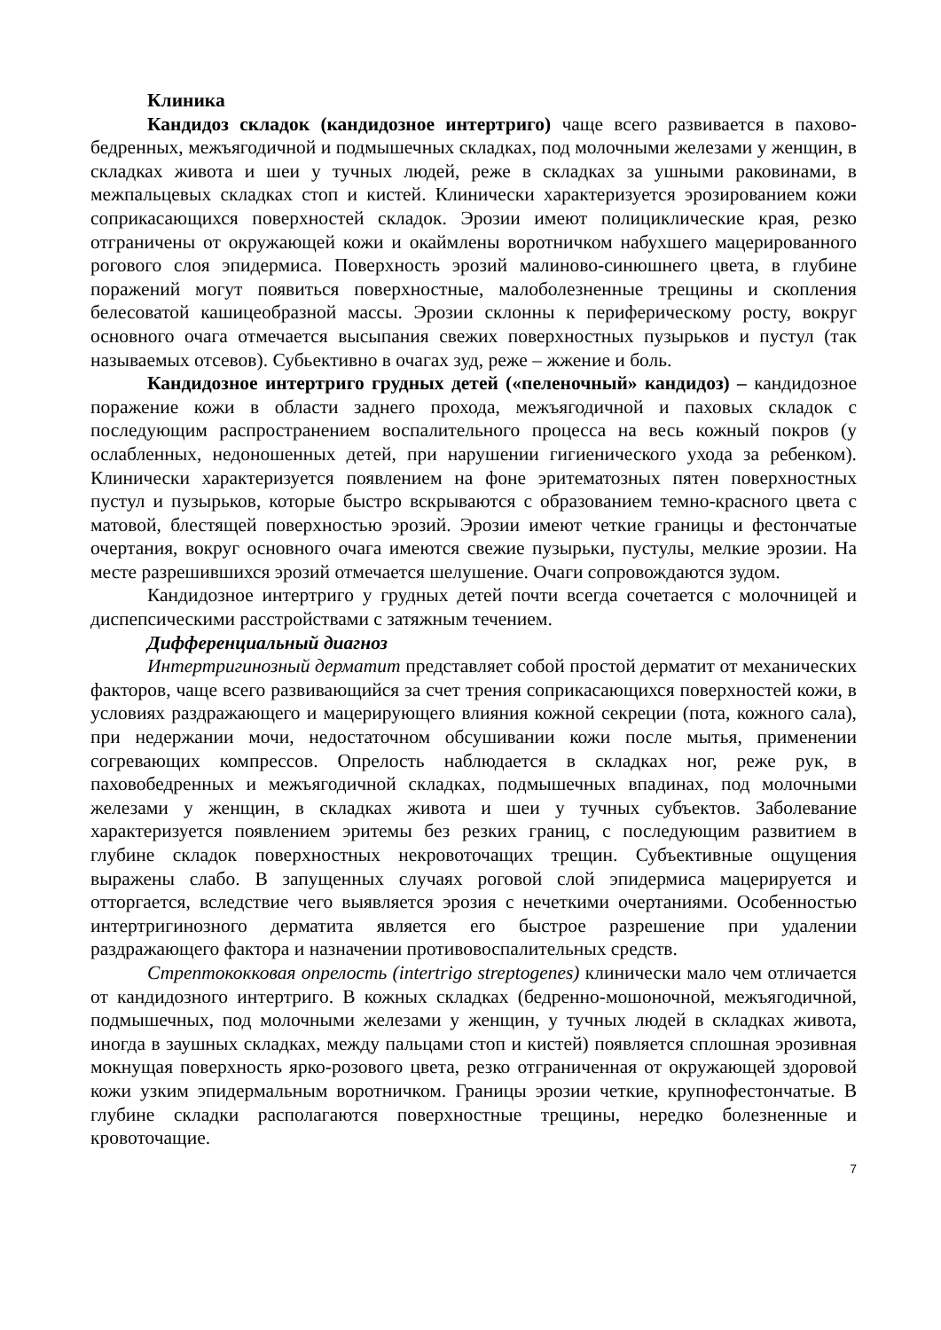Клиника
Кандидоз складок (кандидозное интертриго) чаще всего развивается в пахово-бедренных, межъягодичной и подмышечных складках, под молочными железами у женщин, в складках живота и шеи у тучных людей, реже в складках за ушными раковинами, в межпальцевых складках стоп и кистей. Клинически характеризуется эрозированием кожи соприкасающихся поверхностей складок. Эрозии имеют полициклические края, резко отграничены от окружающей кожи и окаймлены воротничком набухшего мацерированного рогового слоя эпидермиса. Поверхность эрозий малиново-синюшнего цвета, в глубине поражений могут появиться поверхностные, малоболезненные трещины и скопления белесоватой кашицеобразной массы. Эрозии склонны к периферическому росту, вокруг основного очага отмечается высыпания свежих поверхностных пузырьков и пустул (так называемых отсевов). Субьективно в очагах зуд, реже – жжение и боль.
Кандидозное интертриго грудных детей («пеленочный» кандидоз) – кандидозное поражение кожи в области заднего прохода, межъягодичной и паховых складок с последующим распространением воспалительного процесса на весь кожный покров (у ослабленных, недоношенных детей, при нарушении гигиенического ухода за ребенком). Клинически характеризуется появлением на фоне эритематозных пятен поверхностных пустул и пузырьков, которые быстро вскрываются с образованием темно-красного цвета с матовой, блестящей поверхностью эрозий. Эрозии имеют четкие границы и фестончатые очертания, вокруг основного очага имеются свежие пузырьки, пустулы, мелкие эрозии. На месте разрешившихся эрозий отмечается шелушение. Очаги сопровождаются зудом.
Кандидозное интертриго у грудных детей почти всегда сочетается с молочницей и диспепсическими расстройствами с затяжным течением.
Дифференциальный диагноз
Интертригинозный дерматит представляет собой простой дерматит от механических факторов, чаще всего развивающийся за счет трения соприкасающихся поверхностей кожи, в условиях раздражающего и мацерирующего влияния кожной секреции (пота, кожного сала), при недержании мочи, недостаточном обсушивании кожи после мытья, применении согревающих компрессов. Опрелость наблюдается в складках ног, реже рук, в паховобедренных и межъягодичной складках, подмышечных впадинах, под молочными железами у женщин, в складках живота и шеи у тучных субъектов. Заболевание характеризуется появлением эритемы без резких границ, с последующим развитием в глубине складок поверхностных некровоточащих трещин. Субъективные ощущения выражены слабо. В запущенных случаях роговой слой эпидермиса мацерируется и отторгается, вследствие чего выявляется эрозия с нечеткими очертаниями. Особенностью интертригинозного дерматита является его быстрое разрешение при удалении раздражающего фактора и назначении противовоспалительных средств.
Стрептококковая опрелость (intertrigo streptogenes) клинически мало чем отличается от кандидозного интертриго. В кожных складках (бедренно-мошоночной, межъягодичной, подмышечных, под молочными железами у женщин, у тучных людей в складках живота, иногда в заушных складках, между пальцами стоп и кистей) появляется сплошная эрозивная мокнущая поверхность ярко-розового цвета, резко отграниченная от окружающей здоровой кожи узким эпидермальным воротничком. Границы эрозии четкие, крупнофестончатые. В глубине складки располагаются поверхностные трещины, нередко болезненные и кровоточащие.
7